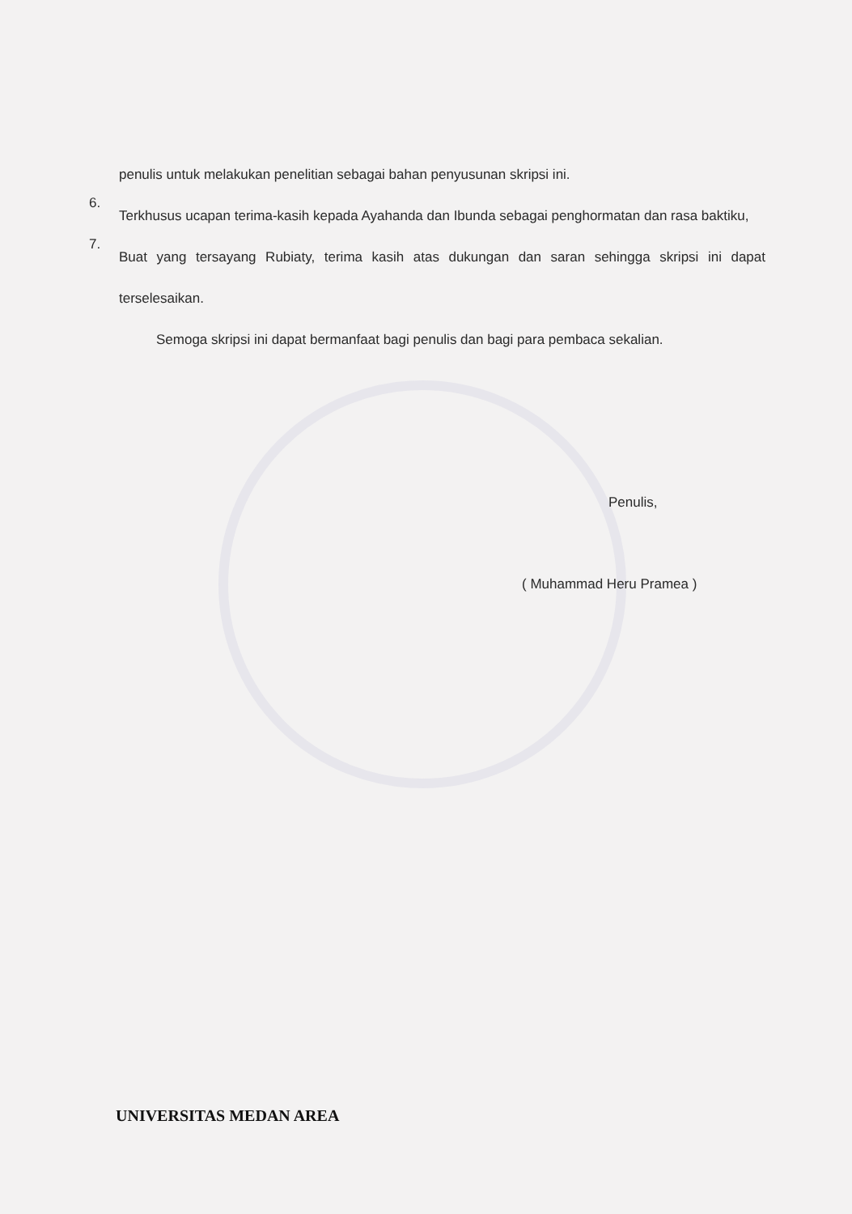penulis untuk melakukan penelitian sebagai bahan penyusunan skripsi ini.
6.
Terkhusus ucapan terima-kasih kepada Ayahanda dan Ibunda sebagai penghormatan dan rasa baktiku,
7.
Buat yang tersayang Rubiaty, terima kasih atas dukungan dan saran sehingga skripsi ini dapat terselesaikan.
Semoga skripsi ini dapat bermanfaat bagi penulis dan bagi para pembaca sekalian.
Penulis,
( Muhammad Heru Pramea )
UNIVERSITAS MEDAN AREA